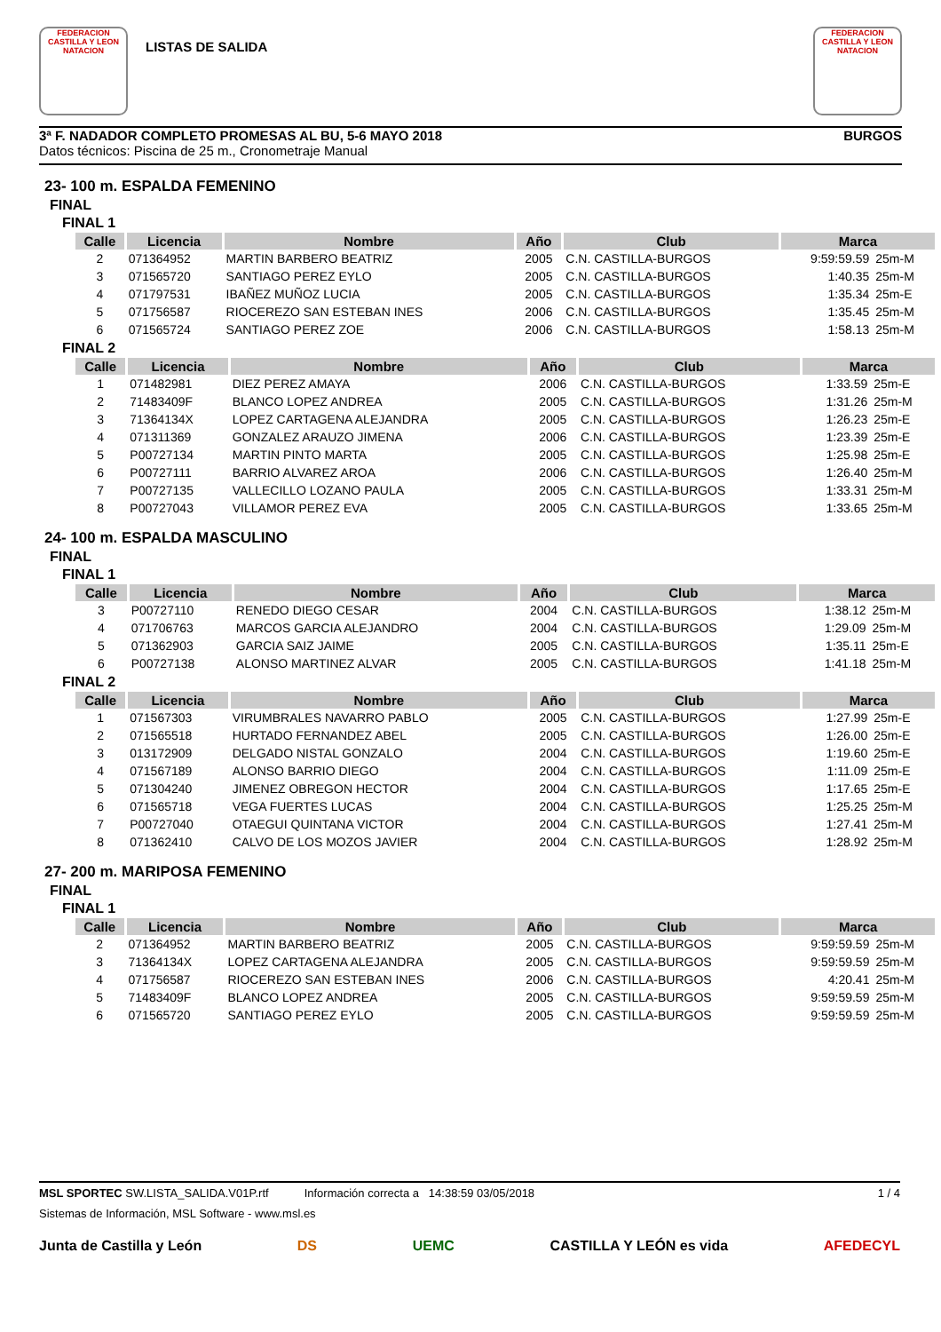FEDERACION CASTILLA Y LEON NATACION
LISTAS DE SALIDA
FEDERACION CASTILLA Y LEON NATACION
3ª F. NADADOR COMPLETO PROMESAS AL BU, 5-6 MAYO 2018 BURGOS
Datos técnicos: Piscina de 25 m., Cronometraje Manual
23- 100 m. ESPALDA FEMENINO
FINAL
FINAL 1
| Calle | Licencia | Nombre | Año | Club | Marca | |
| --- | --- | --- | --- | --- | --- | --- |
| 2 | 071364952 | MARTIN BARBERO BEATRIZ | 2005 | C.N. CASTILLA-BURGOS | 9:59:59.59 | 25m-M |
| 3 | 071565720 | SANTIAGO PEREZ EYLO | 2005 | C.N. CASTILLA-BURGOS | 1:40.35 | 25m-M |
| 4 | 071797531 | IBAÑEZ MUÑOZ LUCIA | 2005 | C.N. CASTILLA-BURGOS | 1:35.34 | 25m-E |
| 5 | 071756587 | RIOCEREZO SAN ESTEBAN INES | 2006 | C.N. CASTILLA-BURGOS | 1:35.45 | 25m-M |
| 6 | 071565724 | SANTIAGO PEREZ ZOE | 2006 | C.N. CASTILLA-BURGOS | 1:58.13 | 25m-M |
FINAL 2
| Calle | Licencia | Nombre | Año | Club | Marca | |
| --- | --- | --- | --- | --- | --- | --- |
| 1 | 071482981 | DIEZ PEREZ AMAYA | 2006 | C.N. CASTILLA-BURGOS | 1:33.59 | 25m-E |
| 2 | 71483409F | BLANCO LOPEZ ANDREA | 2005 | C.N. CASTILLA-BURGOS | 1:31.26 | 25m-M |
| 3 | 71364134X | LOPEZ CARTAGENA ALEJANDRA | 2005 | C.N. CASTILLA-BURGOS | 1:26.23 | 25m-E |
| 4 | 071311369 | GONZALEZ ARAUZO JIMENA | 2006 | C.N. CASTILLA-BURGOS | 1:23.39 | 25m-E |
| 5 | P00727134 | MARTIN PINTO MARTA | 2005 | C.N. CASTILLA-BURGOS | 1:25.98 | 25m-E |
| 6 | P00727111 | BARRIO ALVAREZ AROA | 2006 | C.N. CASTILLA-BURGOS | 1:26.40 | 25m-M |
| 7 | P00727135 | VALLECILLO LOZANO PAULA | 2005 | C.N. CASTILLA-BURGOS | 1:33.31 | 25m-M |
| 8 | P00727043 | VILLAMOR PEREZ EVA | 2005 | C.N. CASTILLA-BURGOS | 1:33.65 | 25m-M |
24- 100 m. ESPALDA MASCULINO
FINAL
FINAL 1
| Calle | Licencia | Nombre | Año | Club | Marca | |
| --- | --- | --- | --- | --- | --- | --- |
| 3 | P00727110 | RENEDO DIEGO CESAR | 2004 | C.N. CASTILLA-BURGOS | 1:38.12 | 25m-M |
| 4 | 071706763 | MARCOS GARCIA ALEJANDRO | 2004 | C.N. CASTILLA-BURGOS | 1:29.09 | 25m-M |
| 5 | 071362903 | GARCIA SAIZ JAIME | 2005 | C.N. CASTILLA-BURGOS | 1:35.11 | 25m-E |
| 6 | P00727138 | ALONSO MARTINEZ ALVAR | 2005 | C.N. CASTILLA-BURGOS | 1:41.18 | 25m-M |
FINAL 2
| Calle | Licencia | Nombre | Año | Club | Marca | |
| --- | --- | --- | --- | --- | --- | --- |
| 1 | 071567303 | VIRUMBRALES NAVARRO PABLO | 2005 | C.N. CASTILLA-BURGOS | 1:27.99 | 25m-E |
| 2 | 071565518 | HURTADO FERNANDEZ ABEL | 2005 | C.N. CASTILLA-BURGOS | 1:26.00 | 25m-E |
| 3 | 013172909 | DELGADO NISTAL GONZALO | 2004 | C.N. CASTILLA-BURGOS | 1:19.60 | 25m-E |
| 4 | 071567189 | ALONSO BARRIO DIEGO | 2004 | C.N. CASTILLA-BURGOS | 1:11.09 | 25m-E |
| 5 | 071304240 | JIMENEZ OBREGON HECTOR | 2004 | C.N. CASTILLA-BURGOS | 1:17.65 | 25m-E |
| 6 | 071565718 | VEGA FUERTES LUCAS | 2004 | C.N. CASTILLA-BURGOS | 1:25.25 | 25m-M |
| 7 | P00727040 | OTAEGUI QUINTANA VICTOR | 2004 | C.N. CASTILLA-BURGOS | 1:27.41 | 25m-M |
| 8 | 071362410 | CALVO DE LOS MOZOS JAVIER | 2004 | C.N. CASTILLA-BURGOS | 1:28.92 | 25m-M |
27- 200 m. MARIPOSA FEMENINO
FINAL
FINAL 1
| Calle | Licencia | Nombre | Año | Club | Marca | |
| --- | --- | --- | --- | --- | --- | --- |
| 2 | 071364952 | MARTIN BARBERO BEATRIZ | 2005 | C.N. CASTILLA-BURGOS | 9:59:59.59 | 25m-M |
| 3 | 71364134X | LOPEZ CARTAGENA ALEJANDRA | 2005 | C.N. CASTILLA-BURGOS | 9:59:59.59 | 25m-M |
| 4 | 071756587 | RIOCEREZO SAN ESTEBAN INES | 2006 | C.N. CASTILLA-BURGOS | 4:20.41 | 25m-M |
| 5 | 71483409F | BLANCO LOPEZ ANDREA | 2005 | C.N. CASTILLA-BURGOS | 9:59:59.59 | 25m-M |
| 6 | 071565720 | SANTIAGO PEREZ EYLO | 2005 | C.N. CASTILLA-BURGOS | 9:59:59.59 | 25m-M |
MSL SPORTEC SW.LISTA_SALIDA.V01P.rtf Información correcta a 14:38:59 03/05/2018 1 / 4
Sistemas de Información, MSL Software - www.msl.es
Junta de Castilla y León DS UEMC CASTILLA Y LEÓN es vida AFEDECYL